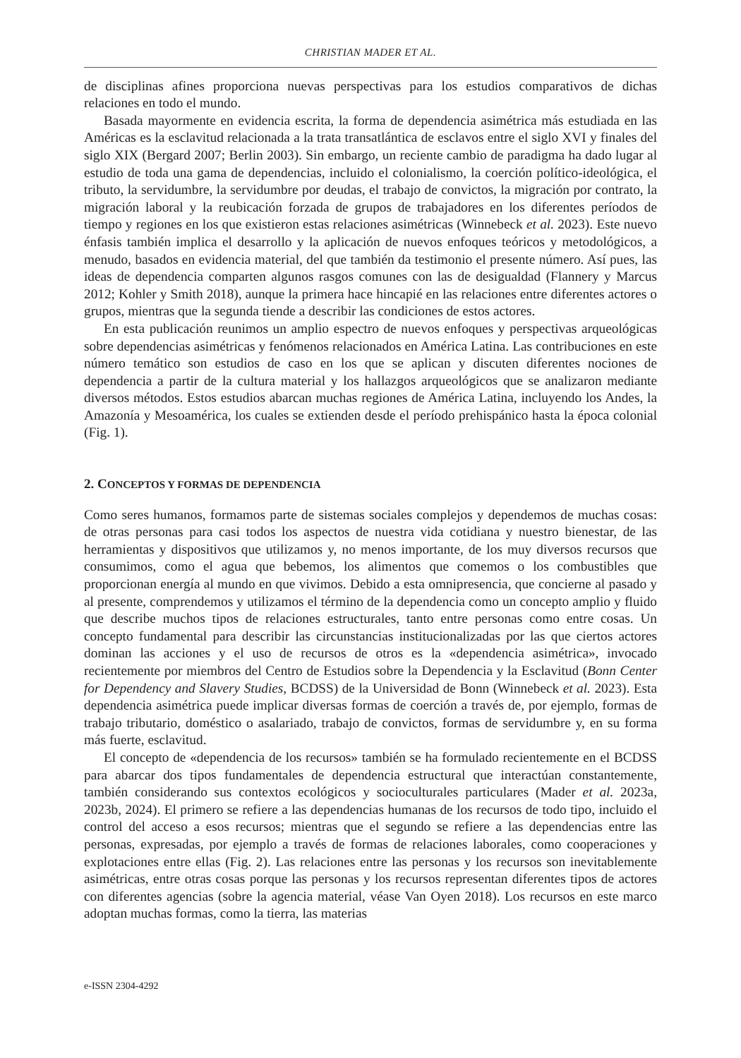CHRISTIAN MADER ET AL.
de disciplinas afines proporciona nuevas perspectivas para los estudios comparativos de dichas relaciones en todo el mundo.
Basada mayormente en evidencia escrita, la forma de dependencia asimétrica más estudiada en las Américas es la esclavitud relacionada a la trata transatlántica de esclavos entre el siglo XVI y finales del siglo XIX (Bergard 2007; Berlin 2003). Sin embargo, un reciente cambio de paradigma ha dado lugar al estudio de toda una gama de dependencias, incluido el colonialismo, la coerción político-ideológica, el tributo, la servidumbre, la servidumbre por deudas, el trabajo de convictos, la migración por contrato, la migración laboral y la reubicación forzada de grupos de trabajadores en los diferentes períodos de tiempo y regiones en los que existieron estas relaciones asimétricas (Winnebeck et al. 2023). Este nuevo énfasis también implica el desarrollo y la aplicación de nuevos enfoques teóricos y metodológicos, a menudo, basados en evidencia material, del que también da testimonio el presente número. Así pues, las ideas de dependencia comparten algunos rasgos comunes con las de desigualdad (Flannery y Marcus 2012; Kohler y Smith 2018), aunque la primera hace hincapié en las relaciones entre diferentes actores o grupos, mientras que la segunda tiende a describir las condiciones de estos actores.
En esta publicación reunimos un amplio espectro de nuevos enfoques y perspectivas arqueológicas sobre dependencias asimétricas y fenómenos relacionados en América Latina. Las contribuciones en este número temático son estudios de caso en los que se aplican y discuten diferentes nociones de dependencia a partir de la cultura material y los hallazgos arqueológicos que se analizaron mediante diversos métodos. Estos estudios abarcan muchas regiones de América Latina, incluyendo los Andes, la Amazonía y Mesoamérica, los cuales se extienden desde el período prehispánico hasta la época colonial (Fig. 1).
2. CONCEPTOS Y FORMAS DE DEPENDENCIA
Como seres humanos, formamos parte de sistemas sociales complejos y dependemos de muchas cosas: de otras personas para casi todos los aspectos de nuestra vida cotidiana y nuestro bienestar, de las herramientas y dispositivos que utilizamos y, no menos importante, de los muy diversos recursos que consumimos, como el agua que bebemos, los alimentos que comemos o los combustibles que proporcionan energía al mundo en que vivimos. Debido a esta omnipresencia, que concierne al pasado y al presente, comprendemos y utilizamos el término de la dependencia como un concepto amplio y fluido que describe muchos tipos de relaciones estructurales, tanto entre personas como entre cosas. Un concepto fundamental para describir las circunstancias institucionalizadas por las que ciertos actores dominan las acciones y el uso de recursos de otros es la «dependencia asimétrica», invocado recientemente por miembros del Centro de Estudios sobre la Dependencia y la Esclavitud (Bonn Center for Dependency and Slavery Studies, BCDSS) de la Universidad de Bonn (Winnebeck et al. 2023). Esta dependencia asimétrica puede implicar diversas formas de coerción a través de, por ejemplo, formas de trabajo tributario, doméstico o asalariado, trabajo de convictos, formas de servidumbre y, en su forma más fuerte, esclavitud.
El concepto de «dependencia de los recursos» también se ha formulado recientemente en el BCDSS para abarcar dos tipos fundamentales de dependencia estructural que interactúan constantemente, también considerando sus contextos ecológicos y socioculturales particulares (Mader et al. 2023a, 2023b, 2024). El primero se refiere a las dependencias humanas de los recursos de todo tipo, incluido el control del acceso a esos recursos; mientras que el segundo se refiere a las dependencias entre las personas, expresadas, por ejemplo a través de formas de relaciones laborales, como cooperaciones y explotaciones entre ellas (Fig. 2). Las relaciones entre las personas y los recursos son inevitablemente asimétricas, entre otras cosas porque las personas y los recursos representan diferentes tipos de actores con diferentes agencias (sobre la agencia material, véase Van Oyen 2018). Los recursos en este marco adoptan muchas formas, como la tierra, las materias
e-ISSN 2304-4292